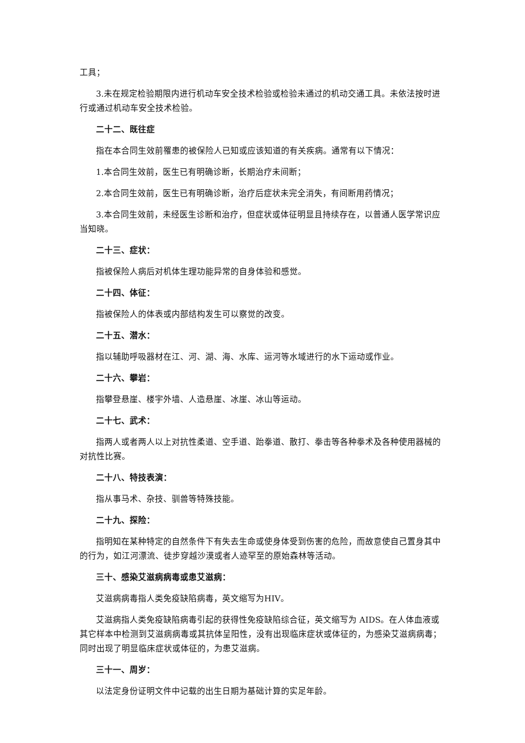工具；
3.未在规定检验期限内进行机动车安全技术检验或检验未通过的机动交通工具。未依法按时进行或通过机动车安全技术检验。
二十二、既往症
指在本合同生效前罹患的被保险人已知或应该知道的有关疾病。通常有以下情况：
1.本合同生效前，医生已有明确诊断，长期治疗未间断；
2.本合同生效前，医生已有明确诊断，治疗后症状未完全消失，有间断用药情况；
3.本合同生效前，未经医生诊断和治疗，但症状或体征明显且持续存在，以普通人医学常识应当知晓。
二十三、症状：
指被保险人病后对机体生理功能异常的自身体验和感觉。
二十四、体征：
指被保险人的体表或内部结构发生可以察觉的改变。
二十五、潜水：
指以辅助呼吸器材在江、河、湖、海、水库、运河等水域进行的水下运动或作业。
二十六、攀岩：
指攀登悬崖、楼宇外墙、人造悬崖、冰崖、冰山等运动。
二十七、武术：
指两人或者两人以上对抗性柔道、空手道、跆拳道、散打、拳击等各种拳术及各种使用器械的对抗性比赛。
二十八、特技表演：
指从事马术、杂技、驯兽等特殊技能。
二十九、探险：
指明知在某种特定的自然条件下有失去生命或使身体受到伤害的危险，而故意使自己置身其中的行为，如江河漂流、徒步穿越沙漠或者人迹罕至的原始森林等活动。
三十、感染艾滋病病毒或患艾滋病：
艾滋病病毒指人类免疫缺陷病毒，英文缩写为HIV。
艾滋病指人类免疫缺陷病毒引起的获得性免疫缺陷综合征，英文缩写为 AIDS。在人体血液或其它样本中检测到艾滋病病毒或其抗体呈阳性，没有出现临床症状或体征的，为感染艾滋病病毒；同时出现了明显临床症状或体征的，为患艾滋病。
三十一、周岁：
以法定身份证明文件中记载的出生日期为基础计算的实足年龄。